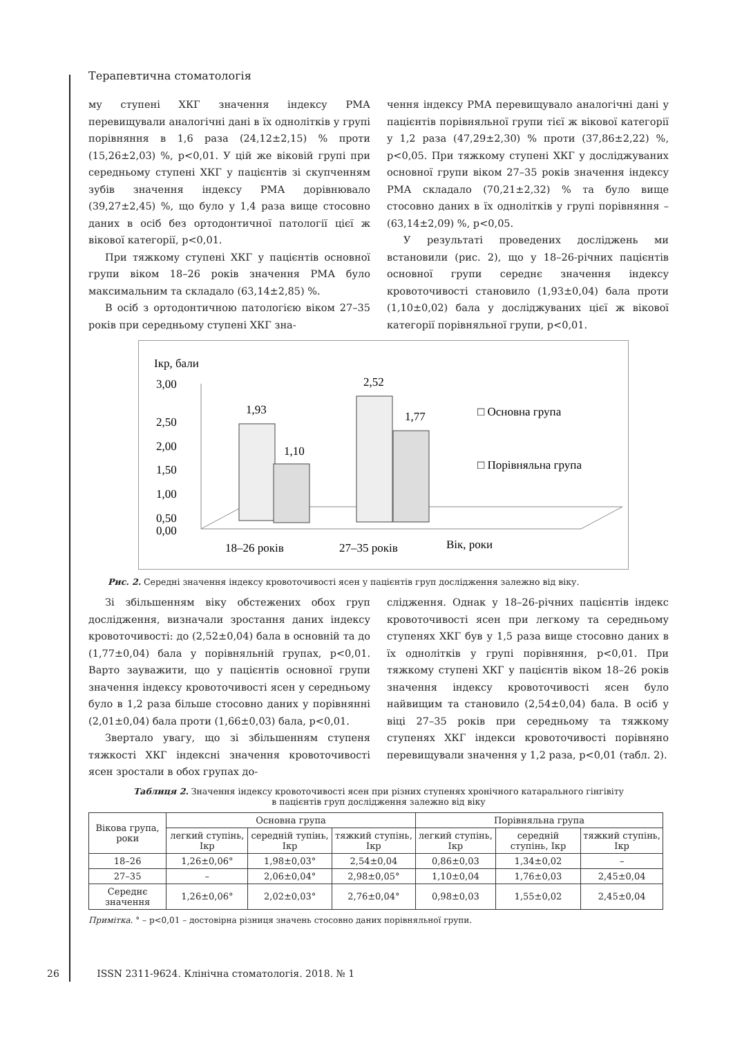Терапевтична стоматологія
му ступені ХКГ значення індексу РМА перевищували аналогічні дані в їх однолітків у групі порівняння в 1,6 раза (24,12±2,15) % проти (15,26±2,03) %, р<0,01. У цій же віковій групі при середньому ступені ХКГ у пацієнтів зі скупченням зубів значення індексу РМА дорівнювало (39,27±2,45) %, що було у 1,4 раза вище стосовно даних в осіб без ортодонтичної патології цієї ж вікової категорії, р<0,01.
При тяжкому ступені ХКГ у пацієнтів основної групи віком 18–26 років значення РМА було максимальним та складало (63,14±2,85) %.
В осіб з ортодонтичною патологією віком 27–35 років при середньому ступені ХКГ зна-
чення індексу РМА перевищувало аналогічні дані у пацієнтів порівняльної групи тієї ж вікової категорії у 1,2 раза (47,29±2,30) % проти (37,86±2,22) %, р<0,05. При тяжкому ступені ХКГ у досліджуваних основної групи віком 27–35 років значення індексу РМА складало (70,21±2,32) % та було вище стосовно даних в їх однолітків у групі порівняння – (63,14±2,09) %, р<0,05.
У результаті проведених досліджень ми встановили (рис. 2), що у 18–26-річних пацієнтів основної групи середнє значення індексу кровоточивості становило (1,93±0,04) бала проти (1,10±0,02) бала у досліджуваних цієї ж вікової категорії порівняльної групи, р<0,01.
Ікр, бали
3,00
2,50
2,00
1,50
1,00
0,50
0,00
1,93
1,10
2,52
1,77
18–26 років
27–35 років
Вік, роки
□ Основна група
□ Порівняльна група
Рис. 2. Середні значення індексу кровоточивості ясен у пацієнтів груп дослідження залежно від віку.
Зі збільшенням віку обстежених обох груп дослідження, визначали зростання даних індексу кровоточивості: до (2,52±0,04) бала в основній та до (1,77±0,04) бала у порівняльній групах, р<0,01. Варто зауважити, що у пацієнтів основної групи значення індексу кровоточивості ясен у середньому було в 1,2 раза більше стосовно даних у порівнянні (2,01±0,04) бала проти (1,66±0,03) бала, р<0,01.
Звертало увагу, що зі збільшенням ступеня тяжкості ХКГ індексні значення кровоточивості ясен зростали в обох групах до-
слідження. Однак у 18–26-річних пацієнтів індекс кровоточивості ясен при легкому та середньому ступенях ХКГ був у 1,5 раза вище стосовно даних в їх однолітків у групі порівняння, р<0,01. При тяжкому ступені ХКГ у пацієнтів віком 18–26 років значення індексу кровоточивості ясен було найвищим та становило (2,54±0,04) бала. В осіб у віці 27–35 років при середньому та тяжкому ступенях ХКГ індекси кровоточивості порівняно перевищували значення у 1,2 раза, р<0,01 (табл. 2).
Таблиця 2. Значення індексу кровоточивості ясен при різних ступенях хронічного катарального гінгівіту
в пацієнтів груп дослідження залежно від віку
| Вікова група, роки | Основна група | | | Порівняльна група | | |
| --- | --- | --- | --- | --- | --- | --- |
| | легкий ступінь, Ікр | середній тупінь, Ікр | тяжкий ступінь, Ікр | легкий ступінь, Ікр | середній ступінь, Ікр | тяжкий ступінь, Ікр |
| 18–26 | 1,26±0,06° | 1,98±0,03° | 2,54±0,04 | 0,86±0,03 | 1,34±0,02 | – |
| 27–35 | – | 2,06±0,04° | 2,98±0,05° | 1,10±0,04 | 1,76±0,03 | 2,45±0,04 |
| Середнє значення | 1,26±0,06° | 2,02±0,03° | 2,76±0,04° | 0,98±0,03 | 1,55±0,02 | 2,45±0,04 |
Примітка. ° – р<0,01 – достовірна різниця значень стосовно даних порівняльної групи.
26 ISSN 2311-9624. Клінічна стоматологія. 2018. № 1